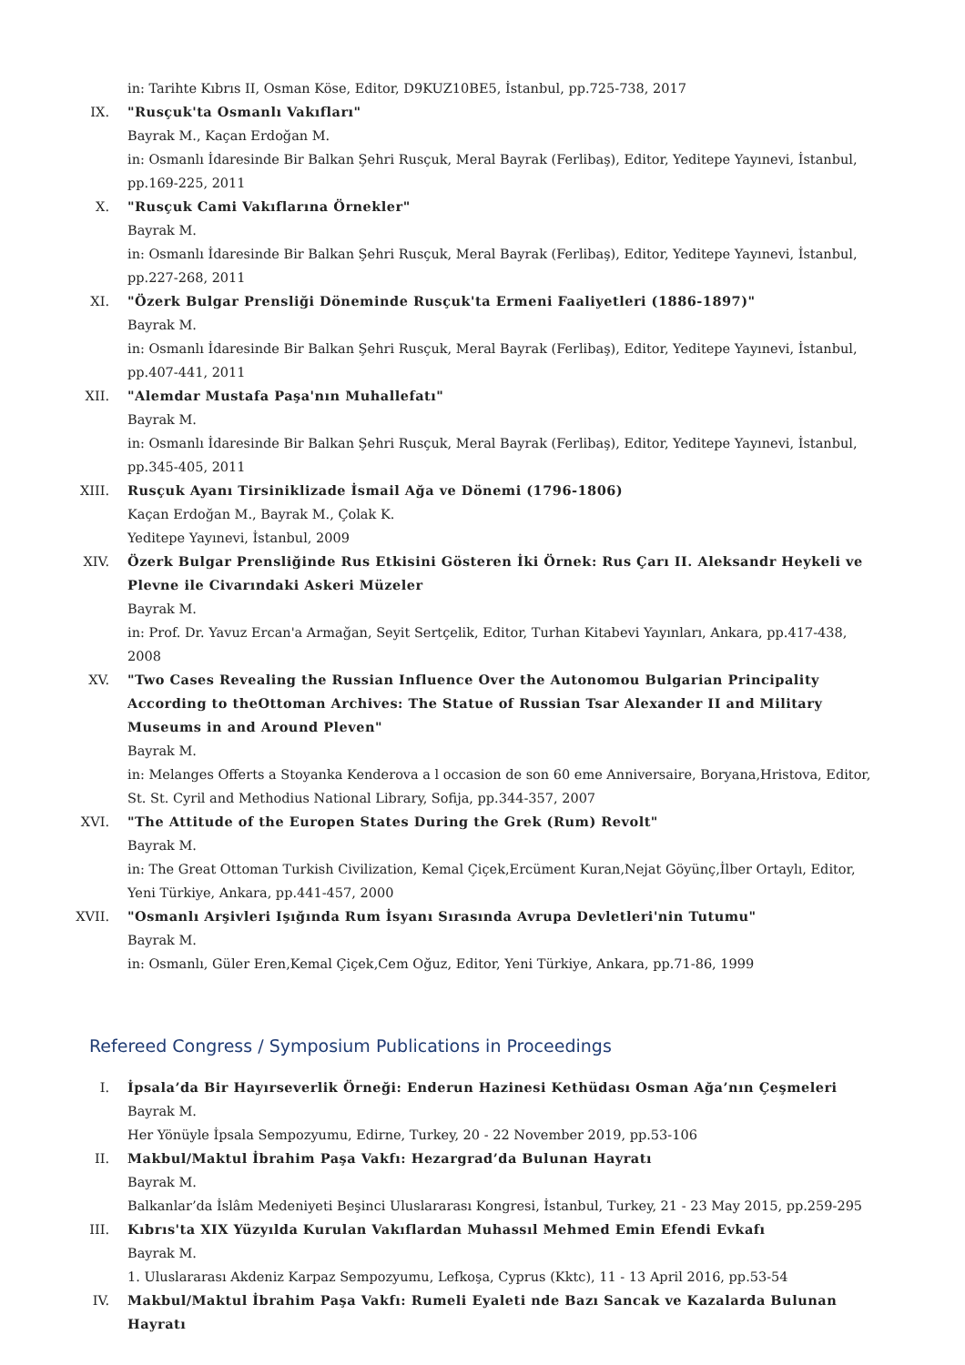in: Tarihte Kıbrıs II, Osman Köse, Editor, D9KUZ10BE5, İstanbul, pp.725-738, 2017
IX. "Rusçuk'ta Osmanlı Vakıfları"
Bayrak M., Kaçan Erdoğan M.
in: Osmanlı İdaresinde Bir Balkan Şehri Rusçuk, Meral Bayrak (Ferlibaş), Editor, Yeditepe Yayınevi, İstanbul, pp.169-225, 2011
X. "Rusçuk Cami Vakıflarına Örnekler"
Bayrak M.
in: Osmanlı İdaresinde Bir Balkan Şehri Rusçuk, Meral Bayrak (Ferlibaş), Editor, Yeditepe Yayınevi, İstanbul, pp.227-268, 2011
XI. "Özerk Bulgar Prensliği Döneminde Rusçuk'ta Ermeni Faaliyetleri (1886-1897)"
Bayrak M.
in: Osmanlı İdaresinde Bir Balkan Şehri Rusçuk, Meral Bayrak (Ferlibaş), Editor, Yeditepe Yayınevi, İstanbul, pp.407-441, 2011
XII. "Alemdar Mustafa Paşa'nın Muhallefatı"
Bayrak M.
in: Osmanlı İdaresinde Bir Balkan Şehri Rusçuk, Meral Bayrak (Ferlibaş), Editor, Yeditepe Yayınevi, İstanbul, pp.345-405, 2011
XIII.
Rusçuk Ayanı Tirsiniklizade İsmail Ağa ve Dönemi (1796-1806)
Kaçan Erdoğan M., Bayrak M., Çolak K.
Yeditepe Yayınevi, İstanbul, 2009
XIV. Özerk Bulgar Prensliğinde Rus Etkisini Gösteren İki Örnek: Rus Çarı II. Aleksandr Heykeli ve Plevne ile Civarındaki Askeri Müzeler
Bayrak M.
in: Prof. Dr. Yavuz Ercan'a Armağan, Seyit Sertçelik, Editor, Turhan Kitabevi Yayınları, Ankara, pp.417-438, 2008
XV. "Two Cases Revealing the Russian Influence Over the Autonomou Bulgarian Principality According to theOttoman Archives: The Statue of Russian Tsar Alexander II and Military Museums in and Around Pleven"
Bayrak M.
in: Melanges Offerts a Stoyanka Kenderova a l occasion de son 60 eme Anniversaire, Boryana,Hristova, Editor, St. St. Cyril and Methodius National Library, Sofija, pp.344-357, 2007
XVI. "The Attitude of the Europen States During the Grek (Rum) Revolt"
Bayrak M.
in: The Great Ottoman Turkish Civilization, Kemal Çiçek,Ercüment Kuran,Nejat Göyünç,İlber Ortaylı, Editor, Yeni Türkiye, Ankara, pp.441-457, 2000
XVII.
"Osmanlı Arşivleri Işığında Rum İsyanı Sırasında Avrupa Devletleri'nin Tutumu"
Bayrak M.
in: Osmanlı, Güler Eren,Kemal Çiçek,Cem Oğuz, Editor, Yeni Türkiye, Ankara, pp.71-86, 1999
Refereed Congress / Symposium Publications in Proceedings
I. İpsala’da Bir Hayırseverlik Örneği: Enderun Hazinesi Kethüdası Osman Ağa’nın Çeşmeleri
Bayrak M.
Her Yönüyle İpsala Sempozyumu, Edirne, Turkey, 20 - 22 November 2019, pp.53-106
II. Makbul/Maktul İbrahim Paşa Vakfı: Hezargrad’da Bulunan Hayratı
Bayrak M.
Balkanlar’da İslâm Medeniyeti Beşinci Uluslararası Kongresi, İstanbul, Turkey, 21 - 23 May 2015, pp.259-295
III. Kıbrıs'ta XIX Yüzyılda Kurulan Vakıflardan Muhassıl Mehmed Emin Efendi Evkafı
Bayrak M.
1. Uluslararası Akdeniz Karpaz Sempozyumu, Lefkoşa, Cyprus (Kktc), 11 - 13 April 2016, pp.53-54
IV. Makbul/Maktul İbrahim Paşa Vakfı: Rumeli Eyaleti nde Bazı Sancak ve Kazalarda Bulunan Hayratı